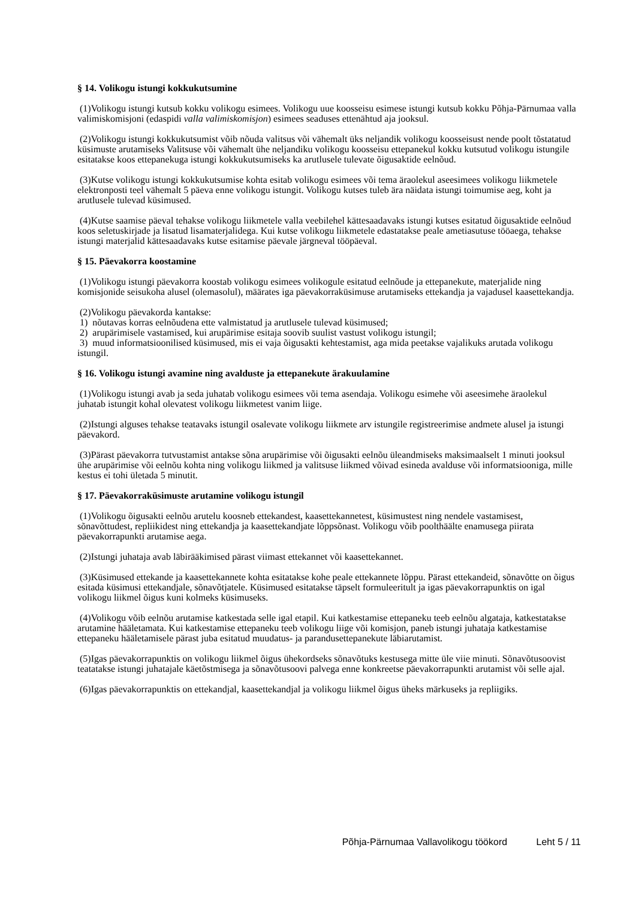§ 14. Volikogu istungi kokkukutsumine
(1)Volikogu istungi kutsub kokku volikogu esimees. Volikogu uue koosseisu esimese istungi kutsub kokku Põhja-Pärnumaa valla valimiskomisjoni (edaspidi valla valimiskomisjon) esimees seaduses ettenähtud aja jooksul.
(2)Volikogu istungi kokkukutsumist võib nõuda valitsus või vähemalt üks neljandik volikogu koosseisust nende poolt tõstatatud küsimuste arutamiseks Valitsuse või vähemalt ühe neljandiku volikogu koosseisu ettepanekul kokku kutsutud volikogu istungile esitatakse koos ettepanekuga istungi kokkukutsumiseks ka arutlusele tulevate õigusaktide eelnõud.
(3)Kutse volikogu istungi kokkukutsumise kohta esitab volikogu esimees või tema äraolekul aseesimees volikogu liikmetele elektronposti teel vähemalt 5 päeva enne volikogu istungit. Volikogu kutses tuleb ära näidata istungi toimumise aeg, koht ja arutlusele tulevad küsimused.
(4)Kutse saamise päeval tehakse volikogu liikmetele valla veebilehel kättesaadavaks istungi kutses esitatud õigusaktide eelnõud koos seletuskirjade ja lisatud lisamaterjalidega. Kui kutse volikogu liikmetele edastatakse peale ametiasutuse tööaega, tehakse istungi materjalid kättesaadavaks kutse esitamise päevale järgneval tööpäeval.
§ 15. Päevakorra koostamine
(1)Volikogu istungi päevakorra koostab volikogu esimees volikogule esitatud eelnõude ja ettepanekute, materjalide ning komisjonide seisukoha alusel (olemasolul), määrates iga päevakorraküsimuse arutamiseks ettekandja ja vajadusel kaasettekandja.
(2)Volikogu päevakorda kantakse:
1) nõutavas korras eelnõudena ette valmistatud ja arutlusele tulevad küsimused;
2) arupärimisele vastamised, kui arupärimise esitaja soovib suulist vastust volikogu istungil;
3) muud informatsioonilised küsimused, mis ei vaja õigusakti kehtestamist, aga mida peetakse vajalikuks arutada volikogu istungil.
§ 16. Volikogu istungi avamine ning avalduste ja ettepanekute ärakuulamine
(1)Volikogu istungi avab ja seda juhatab volikogu esimees või tema asendaja. Volikogu esimehe või aseesimehe äraolekul juhatab istungit kohal olevatest volikogu liikmetest vanim liige.
(2)Istungi alguses tehakse teatavaks istungil osalevate volikogu liikmete arv istungile registreerimise andmete alusel ja istungi päevakord.
(3)Pärast päevakorra tutvustamist antakse sõna arupärimise või õigusakti eelnõu üleandmiseks maksimaalselt 1 minuti jooksul ühe arupärimise või eelnõu kohta ning volikogu liikmed ja valitsuse liikmed võivad esineda avalduse või informatsiooniga, mille kestus ei tohi ületada 5 minutit.
§ 17. Päevakorraküsimuste arutamine volikogu istungil
(1)Volikogu õigusakti eelnõu arutelu koosneb ettekandest, kaasettekannetest, küsimustest ning nendele vastamisest, sõnavõttudest, repliikidest ning ettekandja ja kaasettekandjate lõppsõnast. Volikogu võib poolthäälte enamusega piirata päevakorrapunkti arutamise aega.
(2)Istungi juhataja avab läbirääkimised pärast viimast ettekannet või kaasettekannet.
(3)Küsimused ettekande ja kaasettekannete kohta esitatakse kohe peale ettekannete lõppu. Pärast ettekandeid, sõnavõtte on õigus esitada küsimusi ettekandjale, sõnavõtjatele. Küsimused esitatakse täpselt formuleeritult ja igas päevakorrapunktis on igal volikogu liikmel õigus kuni kolmeks küsimuseks.
(4)Volikogu võib eelnõu arutamise katkestada selle igal etapil. Kui katkestamise ettepaneku teeb eelnõu algataja, katkestatakse arutamine hääletamata. Kui katkestamise ettepaneku teeb volikogu liige või komisjon, paneb istungi juhataja katkestamise ettepaneku hääletamisele pärast juba esitatud muudatus- ja parandusettepanekute läbiarutamist.
(5)Igas päevakorrapunktis on volikogu liikmel õigus ühekordseks sõnavõtuks kestusega mitte üle viie minuti. Sõnavõtusoovist teatatakse istungi juhatajale käetõstmisega ja sõnavõtusoovi palvega enne konkreetse päevakorrapunkti arutamist või selle ajal.
(6)Igas päevakorrapunktis on ettekandjal, kaasettekandjal ja volikogu liikmel õigus üheks märkuseks ja repliigiks.
Põhja-Pärnumaa Vallavolikogu töökord Leht 5 / 11